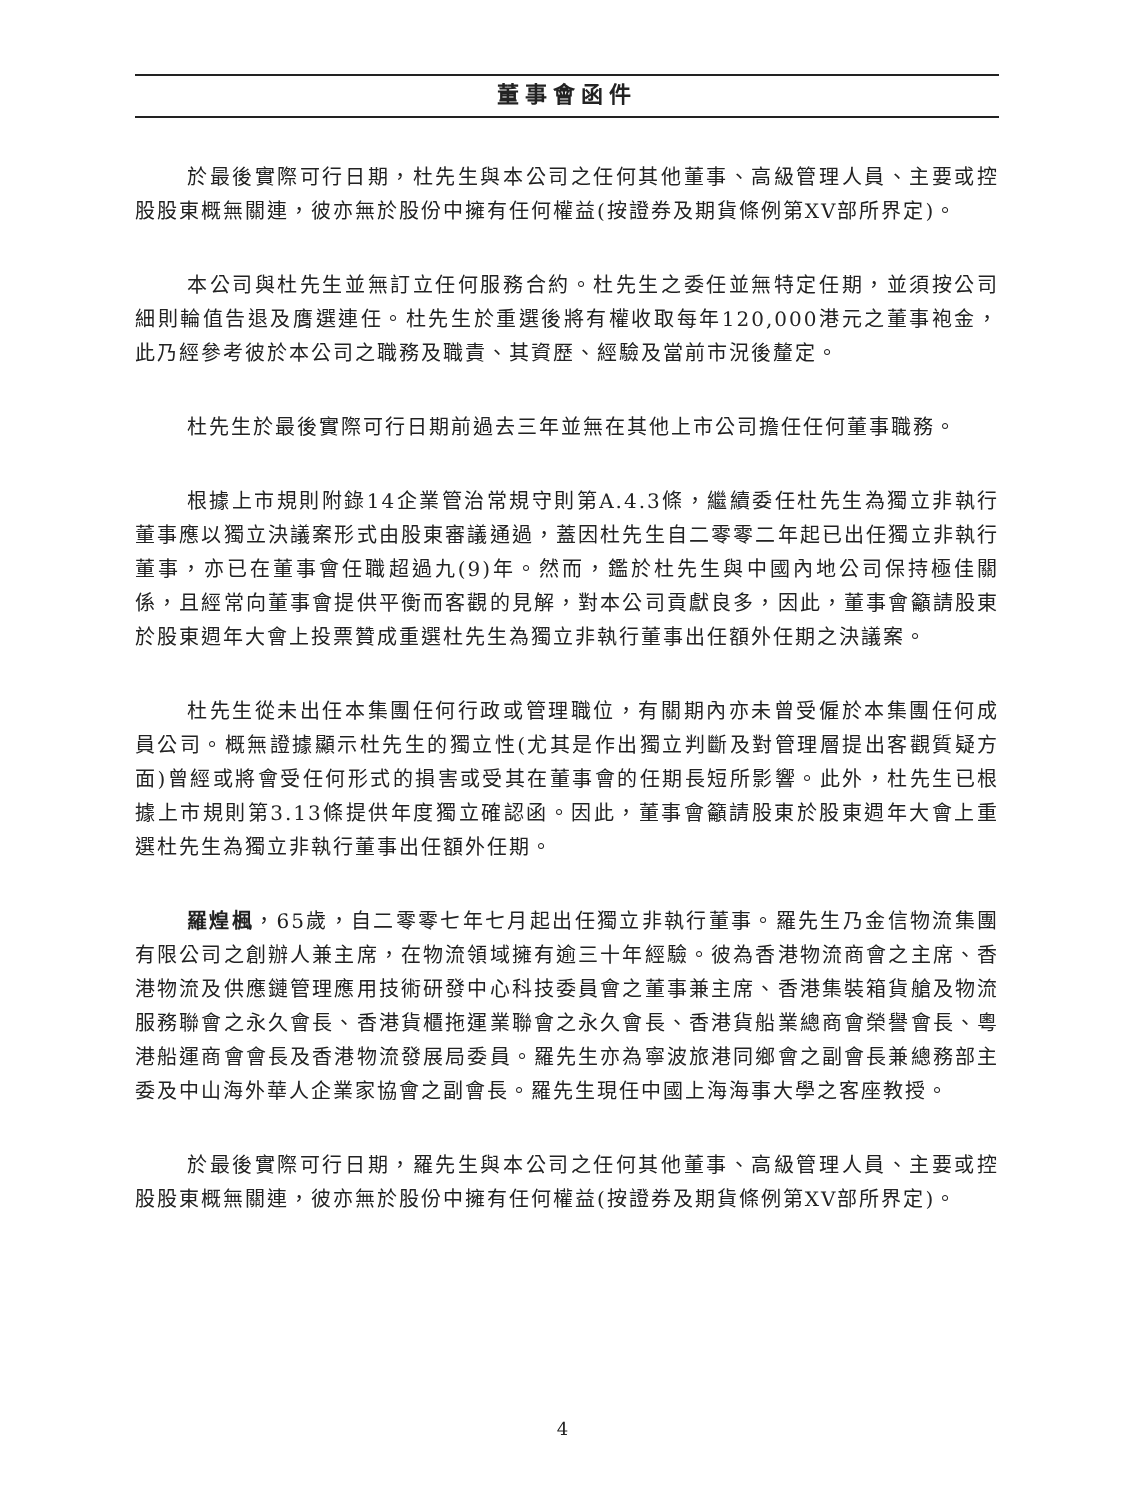董事會函件
於最後實際可行日期，杜先生與本公司之任何其他董事、高級管理人員、主要或控股股東概無關連，彼亦無於股份中擁有任何權益(按證券及期貨條例第XV部所界定)。
本公司與杜先生並無訂立任何服務合約。杜先生之委任並無特定任期，並須按公司細則輪值告退及膺選連任。杜先生於重選後將有權收取每年120,000港元之董事袍金，此乃經參考彼於本公司之職務及職責、其資歷、經驗及當前市況後釐定。
杜先生於最後實際可行日期前過去三年並無在其他上市公司擔任任何董事職務。
根據上市規則附錄14企業管治常規守則第A.4.3條，繼續委任杜先生為獨立非執行董事應以獨立決議案形式由股東審議通過，蓋因杜先生自二零零二年起已出任獨立非執行董事，亦已在董事會任職超過九(9)年。然而，鑑於杜先生與中國內地公司保持極佳關係，且經常向董事會提供平衡而客觀的見解，對本公司貢獻良多，因此，董事會籲請股東於股東週年大會上投票贊成重選杜先生為獨立非執行董事出任額外任期之決議案。
杜先生從未出任本集團任何行政或管理職位，有關期內亦未曾受僱於本集團任何成員公司。概無證據顯示杜先生的獨立性(尤其是作出獨立判斷及對管理層提出客觀質疑方面)曾經或將會受任何形式的損害或受其在董事會的任期長短所影響。此外，杜先生已根據上市規則第3.13條提供年度獨立確認函。因此，董事會籲請股東於股東週年大會上重選杜先生為獨立非執行董事出任額外任期。
羅煌楓，65歲，自二零零七年七月起出任獨立非執行董事。羅先生乃金信物流集團有限公司之創辦人兼主席，在物流領域擁有逾三十年經驗。彼為香港物流商會之主席、香港物流及供應鏈管理應用技術研發中心科技委員會之董事兼主席、香港集裝箱貨艙及物流服務聯會之永久會長、香港貨櫃拖運業聯會之永久會長、香港貨船業總商會榮譽會長、粵港船運商會會長及香港物流發展局委員。羅先生亦為寧波旅港同鄉會之副會長兼總務部主委及中山海外華人企業家協會之副會長。羅先生現任中國上海海事大學之客座教授。
於最後實際可行日期，羅先生與本公司之任何其他董事、高級管理人員、主要或控股股東概無關連，彼亦無於股份中擁有任何權益(按證券及期貨條例第XV部所界定)。
4